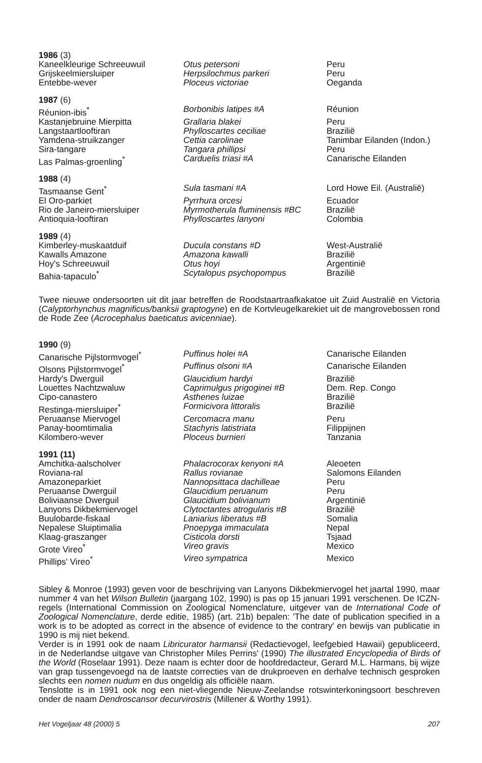| 1986 (3) | | |
| --- | --- | --- |
| Kaneelkleurige Schreeuwuil | Otus petersoni | Peru |
| Grijskeelmiersluiper | Herpsilochmus parkeri | Peru |
| Entebbe-wever | Ploceus victoriae | Oeganda |
| 1987 (6) | | |
| --- | --- | --- |
| Réunion-ibis<sup>*</sup> | Borbonibis latipes #A | Réunion |
| Kastanjebruine Mierpitta | Grallaria blakei | Peru |
| Langstaartlooftiran | Phylloscartes ceciliae | Brazilië |
| Yamdena-struikzanger | Cettia carolinae | Tanimbar Eilanden (Indon.) |
| Sira-tangare | Tangara phillipsi | Peru |
| Las Palmas-groenling<sup>*</sup> | Carduelis triasi #A | Canarische Eilanden |
| 1988 (4) | | |
| --- | --- | --- |
| Tasmaanse Gent<sup>*</sup> | Sula tasmani #A | Lord Howe Eil. (Australië) |
| El Oro-parkiet | Pyrrhura orcesi | Ecuador |
| Rio de Janeiro-miersluiper | Myrmotherula fluminensis #BC | Brazilië |
| Antioquia-looftiran | Phylloscartes lanyoni | Colombia |
| 1989 (4) | | |
| --- | --- | --- |
| Kimberley-muskaatduif | Ducula constans #D | West-Australië |
| Kawalls Amazone | Amazona kawalli | Brazilië |
| Hoy's Schreeuwuil | Otus hoyi | Argentinië |
| Bahia-tapaculo<sup>*</sup> | Scytalopus psychopompus | Brazilië |
Twee nieuwe ondersoorten uit dit jaar betreffen de Roodstaartraafkakatoe uit Zuid Australië en Victoria (Calyptorhynchus magnificus/banksii graptogyne) en de Kortvleugelkarekiet uit de mangrovebossen rond de Rode Zee (Acrocephalus baeticatus avicenniae).
| 1990 (9) | | |
| --- | --- | --- |
| Canarische Pijlstormvogel<sup>*</sup> | Puffinus holei #A | Canarische Eilanden |
| Olsons Pijlstormvogel<sup>*</sup> | Puffinus olsoni #A | Canarische Eilanden |
| Hardy's Dwerguil | Glaucidium hardyi | Brazilië |
| Louettes Nachtzwaluw | Caprimulgus prigoginei #B | Dem. Rep. Congo |
| Cipo-canastero | Asthenes luizae | Brazilië |
| Restinga-miersluiper<sup>*</sup> | Formicivora littoralis | Brazilië |
| Peruaanse Miervogel | Cercomacra manu | Peru |
| Panay-boomtimalia | Stachyris latistriata | Filippijnen |
| Kilombero-wever | Ploceus burnieri | Tanzania |
| 1991 (11) | | |
| --- | --- | --- |
| Amchitka-aalscholver | Phalacrocorax kenyoni #A | Aleoeten |
| Roviana-ral | Rallus rovianae | Salomons Eilanden |
| Amazoneparkiet | Nannopsittaca dachilleae | Peru |
| Peruaanse Dwerguil | Glaucidium peruanum | Peru |
| Boliviaanse Dwerguil | Glaucidium bolivianum | Argentinië |
| Lanyons Dikbekmiervogel | Clytoctantes atrogularis #B | Brazilië |
| Buulobarde-fiskaal | Laniarius liberatus #B | Somalia |
| Nepalese Sluiptimalia | Pnoepyga immaculata | Nepal |
| Klaag-graszanger | Cisticola dorsti | Tsjaad |
| Grote Vireo<sup>*</sup> | Vireo gravis | Mexico |
| Phillips' Vireo<sup>*</sup> | Vireo sympatrica | Mexico |
Sibley & Monroe (1993) geven voor de beschrijving van Lanyons Dikbekmiervogel het jaartal 1990, maar nummer 4 van het Wilson Bulletin (jaargang 102, 1990) is pas op 15 januari 1991 verschenen. De ICZN-regels (International Commission on Zoological Nomenclature, uitgever van de International Code of Zoological Nomenclature, derde editie, 1985) (art. 21b) bepalen: 'The date of publication specified in a work is to be adopted as correct in the absence of evidence to the contrary' en bewijs van publicatie in 1990 is mij niet bekend.
Verder is in 1991 ook de naam Libricurator harmansii (Redactievogel, leefgebied Hawaii) gepubliceerd, in de Nederlandse uitgave van Christopher Miles Perrins' (1990) The illustrated Encyclopedia of Birds of the World (Roselaar 1991). Deze naam is echter door de hoofdredacteur, Gerard M.L. Harmans, bij wijze van grap tussengevoegd na de laatste correcties van de drukproeven en derhalve technisch gesproken slechts een nomen nudum en dus ongeldig als officiële naam.
Tenslotte is in 1991 ook nog een niet-vliegende Nieuw-Zeelandse rotswinterkoningsoort beschreven onder de naam Dendroscansor decurvirostris (Millener & Worthy 1991).
Het Vogeljaar 48 (2000) 5 207